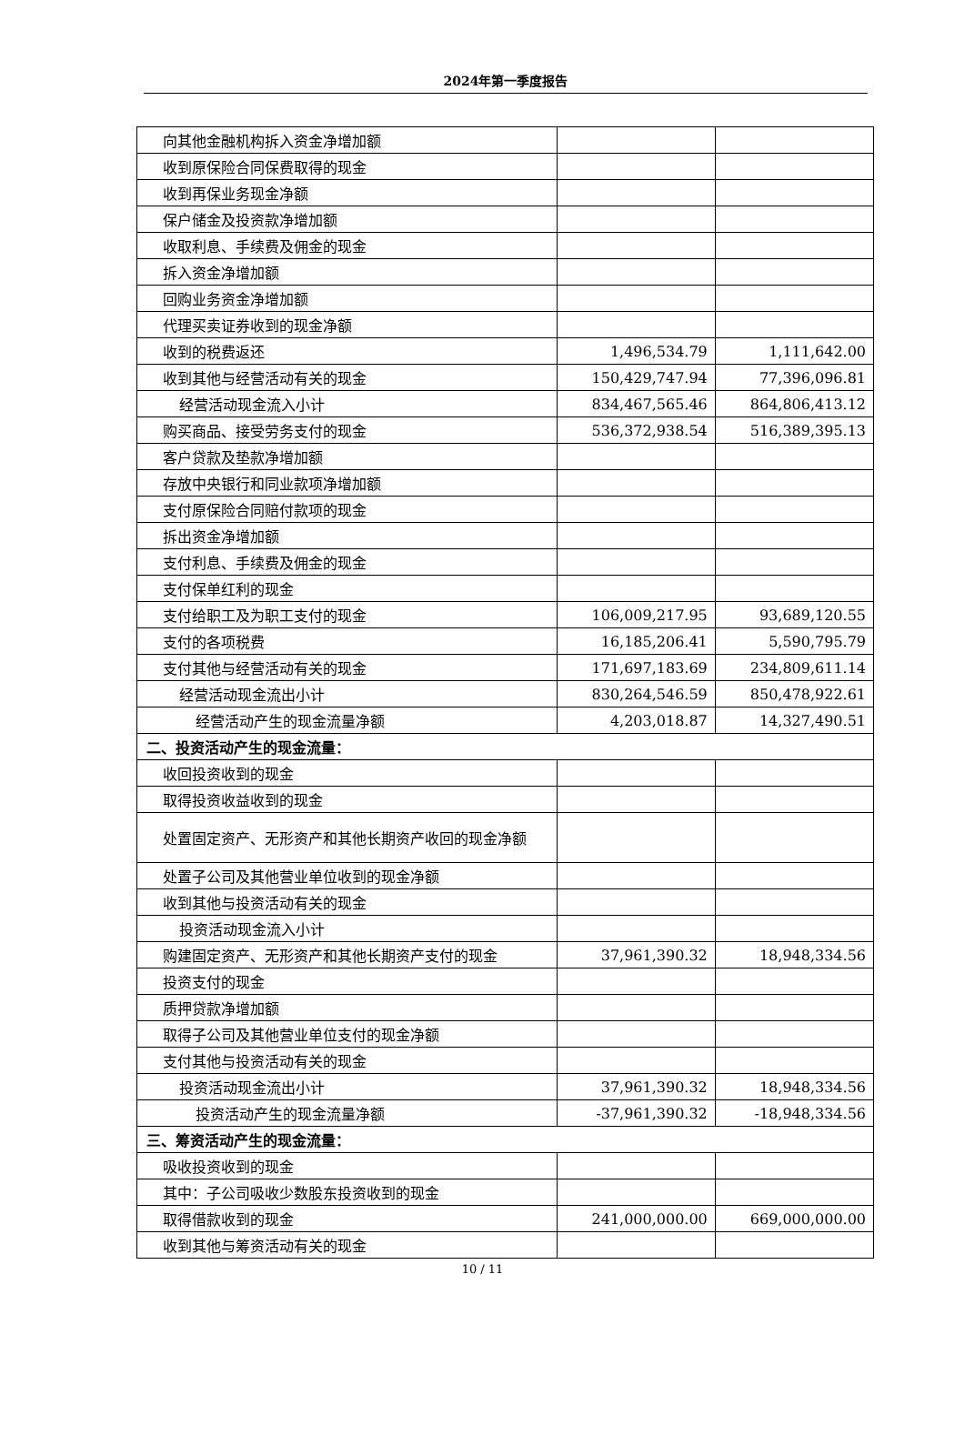2024年第一季度报告
| 向其他金融机构拆入资金净增加额 | | |
| 收到原保险合同保费取得的现金 | | |
| 收到再保业务现金净额 | | |
| 保户储金及投资款净增加额 | | |
| 收取利息、手续费及佣金的现金 | | |
| 拆入资金净增加额 | | |
| 回购业务资金净增加额 | | |
| 代理买卖证券收到的现金净额 | | |
| 收到的税费返还 | 1,496,534.79 | 1,111,642.00 |
| 收到其他与经营活动有关的现金 | 150,429,747.94 | 77,396,096.81 |
| 经营活动现金流入小计 | 834,467,565.46 | 864,806,413.12 |
| 购买商品、接受劳务支付的现金 | 536,372,938.54 | 516,389,395.13 |
| 客户贷款及垫款净增加额 | | |
| 存放中央银行和同业款项净增加额 | | |
| 支付原保险合同赔付款项的现金 | | |
| 拆出资金净增加额 | | |
| 支付利息、手续费及佣金的现金 | | |
| 支付保单红利的现金 | | |
| 支付给职工及为职工支付的现金 | 106,009,217.95 | 93,689,120.55 |
| 支付的各项税费 | 16,185,206.41 | 5,590,795.79 |
| 支付其他与经营活动有关的现金 | 171,697,183.69 | 234,809,611.14 |
| 经营活动现金流出小计 | 830,264,546.59 | 850,478,922.61 |
| 经营活动产生的现金流量净额 | 4,203,018.87 | 14,327,490.51 |
| 二、投资活动产生的现金流量： | | |
| 收回投资收到的现金 | | |
| 取得投资收益收到的现金 | | |
| 处置固定资产、无形资产和其他长期资产收回的现金净额 | | |
| 处置子公司及其他营业单位收到的现金净额 | | |
| 收到其他与投资活动有关的现金 | | |
| 投资活动现金流入小计 | | |
| 购建固定资产、无形资产和其他长期资产支付的现金 | 37,961,390.32 | 18,948,334.56 |
| 投资支付的现金 | | |
| 质押贷款净增加额 | | |
| 取得子公司及其他营业单位支付的现金净额 | | |
| 支付其他与投资活动有关的现金 | | |
| 投资活动现金流出小计 | 37,961,390.32 | 18,948,334.56 |
| 投资活动产生的现金流量净额 | -37,961,390.32 | -18,948,334.56 |
| 三、筹资活动产生的现金流量： | | |
| 吸收投资收到的现金 | | |
| 其中：子公司吸收少数股东投资收到的现金 | | |
| 取得借款收到的现金 | 241,000,000.00 | 669,000,000.00 |
| 收到其他与筹资活动有关的现金 | | |
10 / 11